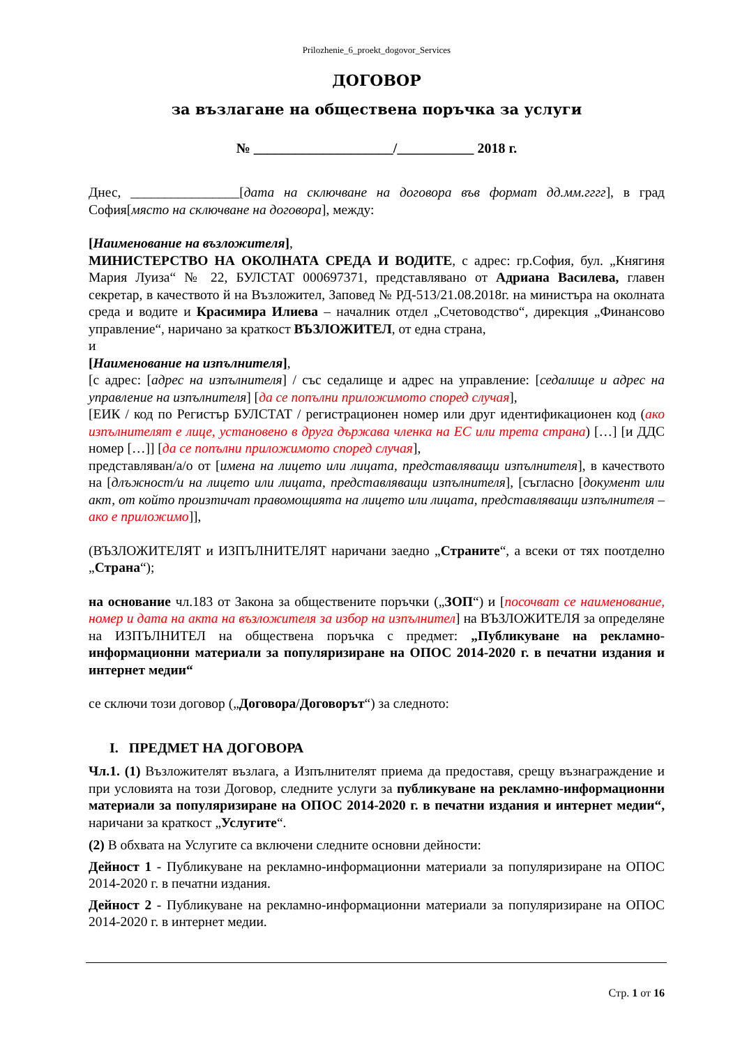Prilozhenie_6_proekt_dogovor_Services
ДОГОВОР
за възлагане на обществена поръчка за услуги
№ ____________________/___________ 2018 г.
Днес, ________________[дата на сключване на договора във формат дд.мм.гггг], в град София[място на сключване на договора], между:
[Наименование на възложителя],
МИНИСТЕРСТВО НА ОКОЛНАТА СРЕДА И ВОДИТЕ, с адрес: гр.София, бул. „Княгиня Мария Луиза“ № 22, БУЛСТАТ 000697371, представлявано от Адриана Василева, главен секретар, в качеството й на Възложител, Заповед № РД-513/21.08.2018г. на министъра на околната среда и водите и Красимира Илиева – началник отдел „Счетоводство“, дирекция „Финансово управление“, наричано за краткост ВЪЗЛОЖИТЕЛ, от една страна,
и
[Наименование на изпълнителя],
[с адрес: [адрес на изпълнителя] / със седалище и адрес на управление: [седалище и адрес на управление на изпълнителя] [да се попълни приложимото според случая],
[ЕИК / код по Регистър БУЛСТАТ / регистрационен номер или друг идентификационен код (ако изпълнителят е лице, установено в друга държава членка на ЕС или трета страна) […] [и ДДС номер […]] [да се попълни приложимото според случая],
представляван/а/о от [имена на лицето или лицата, представляващи изпълнителя], в качеството на [длъжност/и на лицето или лицата, представляващи изпълнителя], [съгласно [документ или акт, от който произтичат правомощията на лицето или лицата, представляващи изпълнителя – ако е приложимо]],
(ВЪЗЛОЖИТЕЛЯТ и ИЗПЪЛНИТЕЛЯТ наричани заедно „Страните“, а всеки от тях поотделно „Страна“);
на основание чл.183 от Закона за обществените поръчки („ЗОП“) и [посочват се наименование, номер и дата на акта на възложителя за избор на изпълнител] на ВЪЗЛОЖИТЕЛЯ за определяне на ИЗПЪЛНИТЕЛ на обществена поръчка с предмет: „Публикуване на рекламно-информационни материали за популяризиране на ОПОС 2014-2020 г. в печатни издания и интернет медии“
се сключи този договор („Договора/Договорът“) за следното:
I. ПРЕДМЕТ НА ДОГОВОРА
Чл.1. (1) Възложителят възлага, а Изпълнителят приема да предоставя, срещу възнаграждение и при условията на този Договор, следните услуги за публикуване на рекламно-информационни материали за популяризиране на ОПОС 2014-2020 г. в печатни издания и интернет медии“, наричани за краткост „Услугите“.
(2) В обхвата на Услугите са включени следните основни дейности:
Дейност 1 - Публикуване на рекламно-информационни материали за популяризиране на ОПОС 2014-2020 г. в печатни издания.
Дейност 2 - Публикуване на рекламно-информационни материали за популяризиране на ОПОС 2014-2020 г. в интернет медии.
Стр. 1 от 16